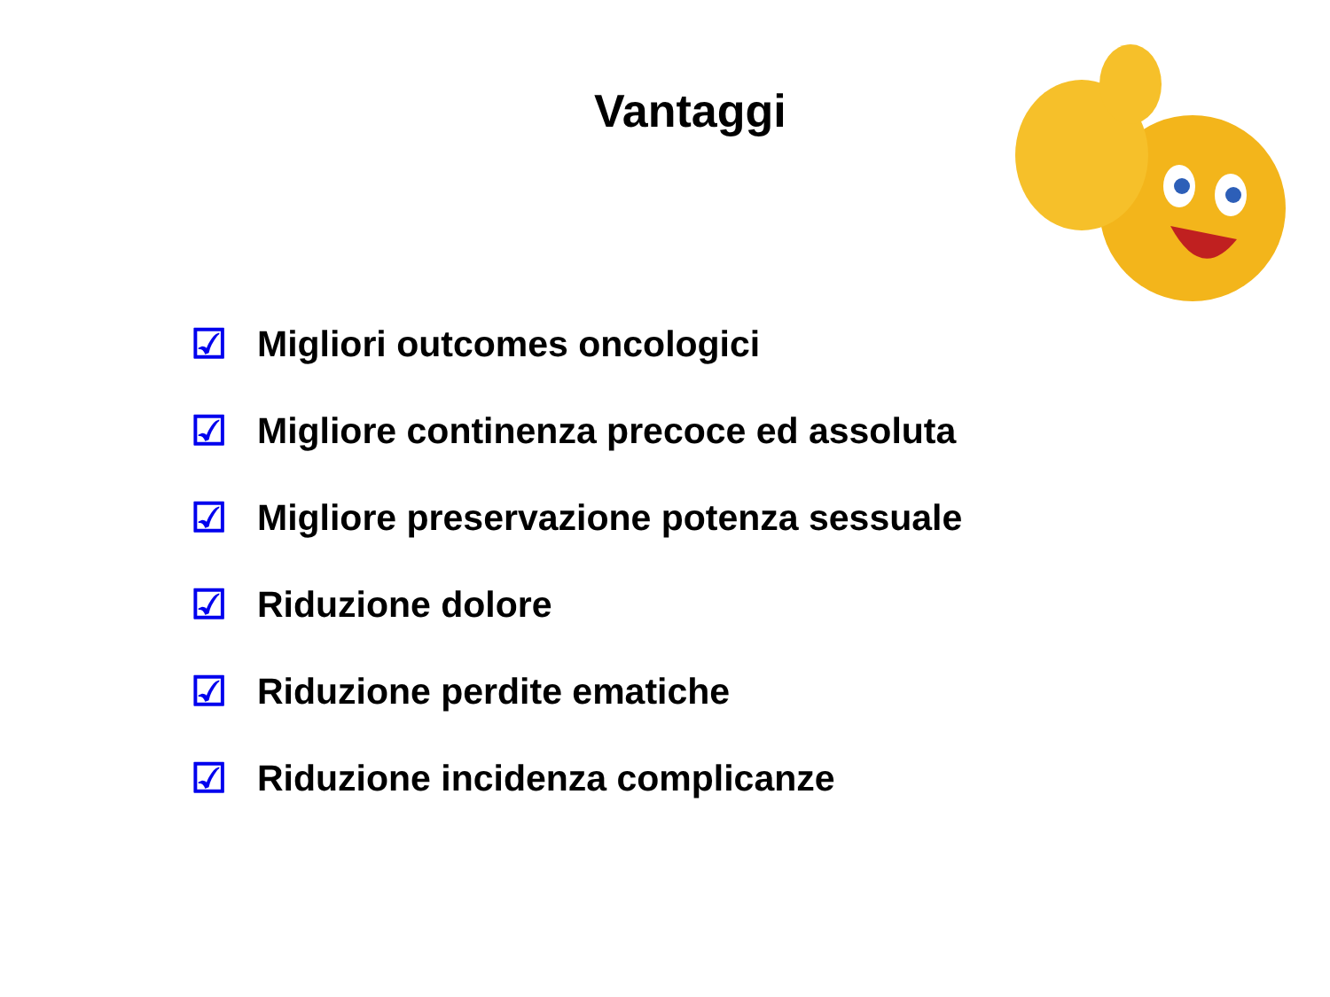Vantaggi
☑ Migliori outcomes oncologici
☑ Migliore continenza precoce ed assoluta
☑ Migliore preservazione potenza sessuale
☑ Riduzione dolore
☑ Riduzione perdite ematiche
☑ Riduzione incidenza complicanze